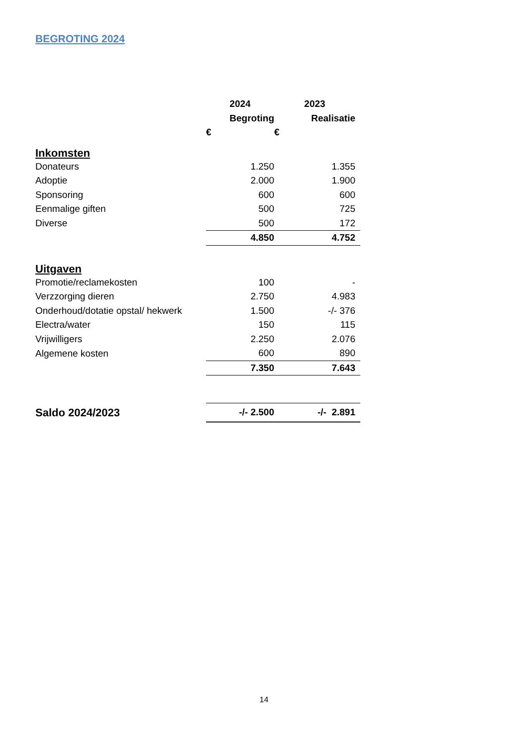BEGROTING 2024
| | 2024 | 2023 | |
| --- | --- | --- | --- |
| | Begroting | Realisatie | |
| | € | € | |
| Inkomsten | | | |
| Donateurs | 1.250 | 1.355 | |
| Adoptie | 2.000 | 1.900 | |
| Sponsoring | 600 | 600 | |
| Eenmalige giften | 500 | 725 | |
| Diverse | 500 | 172 | |
| | 4.850 | 4.752 | |
| Uitgaven | | | |
| Promotie/reclamekosten | 100 | - | |
| Verzzorging dieren | 2.750 | 4.983 | |
| Onderhoud/dotatie opstal/ hekwerk | 1.500 | -/- 376 | |
| Electra/water | 150 | 115 | |
| Vrijwilligers | 2.250 | 2.076 | |
| Algemene kosten | 600 | 890 | |
| | 7.350 | 7.643 | |
| Saldo 2024/2023 | -/- 2.500 | -/- 2.891 | |
14